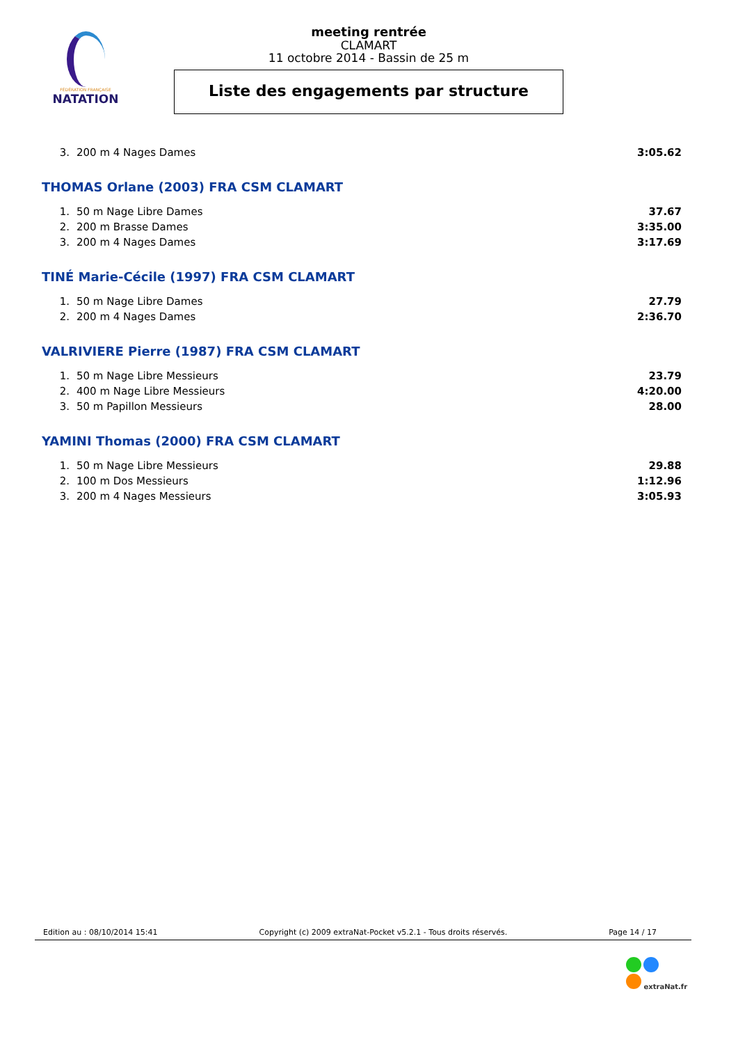FÉDÉRATION FRANÇAISE
NATATION
meeting rentrée
CLAMART
11 octobre 2014 - Bassin de 25 m
Liste des engagements par structure
| 3. | 200 m 4 Nages Dames | 3:05.62 |
THOMAS Orlane (2003) FRA CSM CLAMART
| 1. | 50 m Nage Libre Dames | 37.67 |
| 2. | 200 m Brasse Dames | 3:35.00 |
| 3. | 200 m 4 Nages Dames | 3:17.69 |
TINÉ Marie-Cécile (1997) FRA CSM CLAMART
| 1. | 50 m Nage Libre Dames | 27.79 |
| 2. | 200 m 4 Nages Dames | 2:36.70 |
VALRIVIERE Pierre (1987) FRA CSM CLAMART
| 1. | 50 m Nage Libre Messieurs | 23.79 |
| 2. | 400 m Nage Libre Messieurs | 4:20.00 |
| 3. | 50 m Papillon Messieurs | 28.00 |
YAMINI Thomas (2000) FRA CSM CLAMART
| 1. | 50 m Nage Libre Messieurs | 29.88 |
| 2. | 100 m Dos Messieurs | 1:12.96 |
| 3. | 200 m 4 Nages Messieurs | 3:05.93 |
Edition au : 08/10/2014 15:41 Copyright (c) 2009 extraNat-Pocket v5.2.1 - Tous droits réservés. Page 14 / 17
extraNat.fr